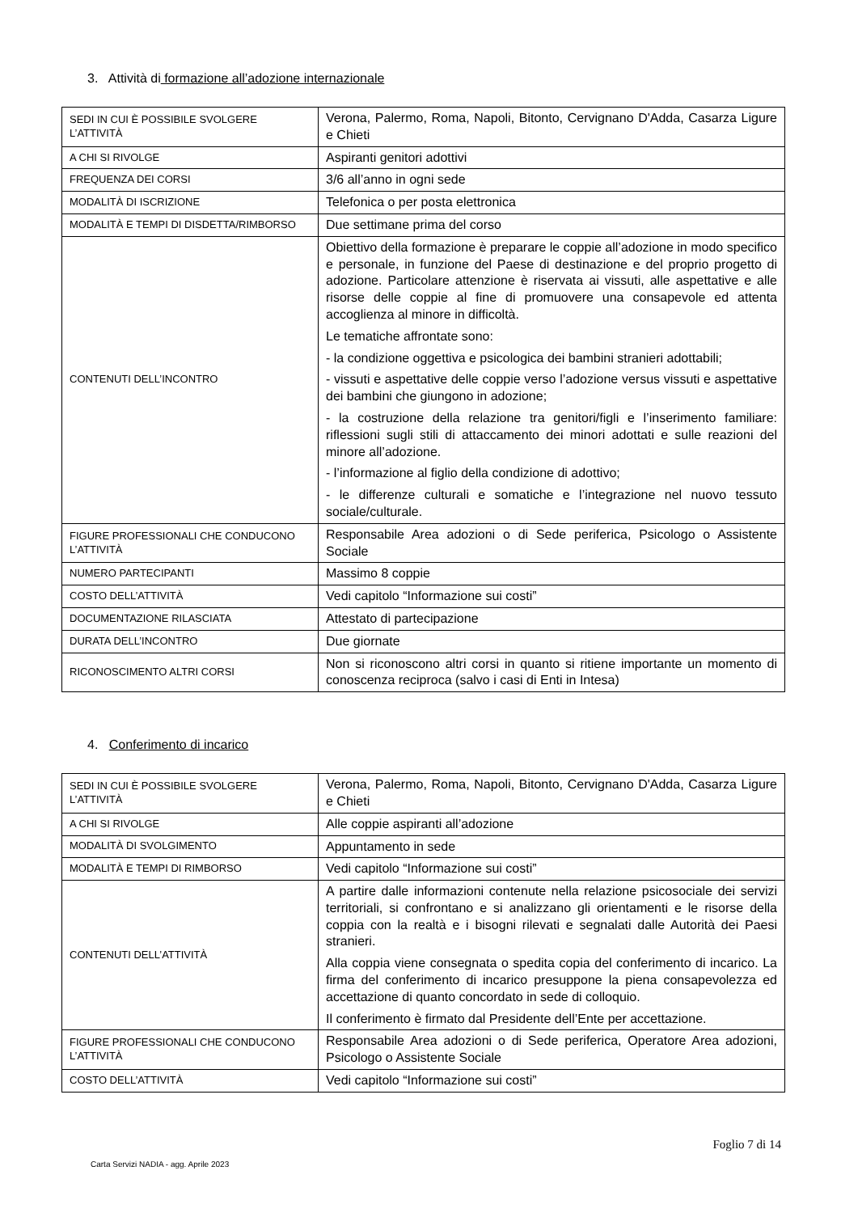3. Attività di formazione all’adozione internazionale
| SEDI IN CUI È POSSIBILE SVOLGERE L’ATTIVITÀ | Verona, Palermo, Roma, Napoli, Bitonto, Cervignano D'Adda, Casarza Ligure e Chieti |
| A CHI SI RIVOLGE | Aspiranti genitori adottivi |
| FREQUENZA DEI CORSI | 3/6 all’anno in ogni sede |
| MODALITÀ DI ISCRIZIONE | Telefonica o per posta elettronica |
| MODALITÀ E TEMPI DI DISDETTA/RIMBORSO | Due settimane prima del corso |
| CONTENUTI DELL’INCONTRO | Obiettivo della formazione è preparare le coppie all’adozione in modo specifico e personale, in funzione del Paese di destinazione e del proprio progetto di adozione. Particolare attenzione è riservata ai vissuti, alle aspettative e alle risorse delle coppie al fine di promuovere una consapevole ed attenta accoglienza al minore in difficoltà. Le tematiche affrontate sono: - la condizione oggettiva e psicologica dei bambini stranieri adottabili; - vissuti e aspettative delle coppie verso l’adozione versus vissuti e aspettative dei bambini che giungono in adozione; - la costruzione della relazione tra genitori/figli e l’inserimento familiare: riflessioni sugli stili di attaccamento dei minori adottati e sulle reazioni del minore all’adozione. - l’informazione al figlio della condizione di adottivo; - le differenze culturali e somatiche e l’integrazione nel nuovo tessuto sociale/culturale. |
| FIGURE PROFESSIONALI CHE CONDUCONO L’ATTIVITÀ | Responsabile Area adozioni o di Sede periferica, Psicologo o Assistente Sociale |
| NUMERO PARTECIPANTI | Massimo 8 coppie |
| COSTO DELL’ATTIVITÀ | Vedi capitolo “Informazione sui costi” |
| DOCUMENTAZIONE RILASCIATA | Attestato di partecipazione |
| DURATA DELL’INCONTRO | Due giornate |
| RICONOSCIMENTO ALTRI CORSI | Non si riconoscono altri corsi in quanto si ritiene importante un momento di conoscenza reciproca (salvo i casi di Enti in Intesa) |
4. Conferimento di incarico
| SEDI IN CUI È POSSIBILE SVOLGERE L’ATTIVITÀ | Verona, Palermo, Roma, Napoli, Bitonto, Cervignano D'Adda, Casarza Ligure e Chieti |
| A CHI SI RIVOLGE | Alle coppie aspiranti all’adozione |
| MODALITÀ DI SVOLGIMENTO | Appuntamento in sede |
| MODALITÀ E TEMPI DI RIMBORSO | Vedi capitolo “Informazione sui costi” |
| CONTENUTI DELL’ATTIVITÀ | A partire dalle informazioni contenute nella relazione psicosociale dei servizi territoriali, si confrontano e si analizzano gli orientamenti e le risorse della coppia con la realtà e i bisogni rilevati e segnalati dalle Autorità dei Paesi stranieri. Alla coppia viene consegnata o spedita copia del conferimento di incarico. La firma del conferimento di incarico presuppone la piena consapevolezza ed accettazione di quanto concordato in sede di colloquio. Il conferimento è firmato dal Presidente dell’Ente per accettazione. |
| FIGURE PROFESSIONALI CHE CONDUCONO L’ATTIVITÀ | Responsabile Area adozioni o di Sede periferica, Operatore Area adozioni, Psicologo o Assistente Sociale |
| COSTO DELL’ATTIVITÀ | Vedi capitolo “Informazione sui costi” |
Foglio 7 di 14
Carta Servizi NADIA - agg. Aprile 2023